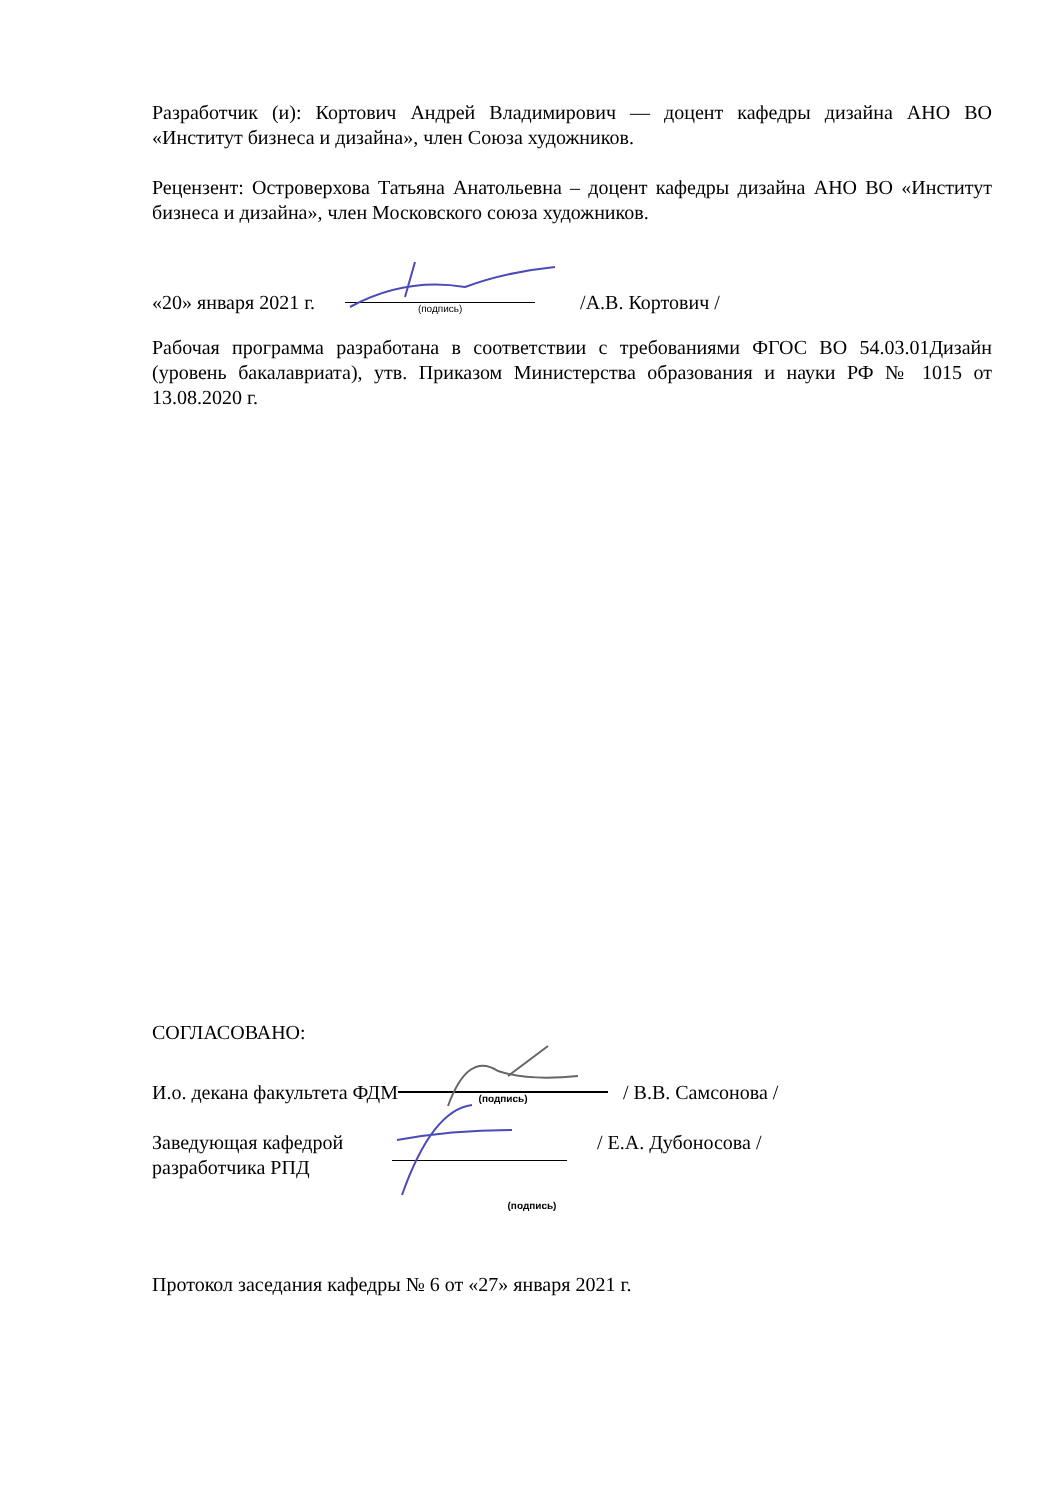Разработчик (и): Кортович Андрей Владимирович — доцент кафедры дизайна АНО ВО «Институт бизнеса и дизайна», член Союза художников.
Рецензент: Островерхова Татьяна Анатольевна – доцент кафедры дизайна АНО ВО «Институт бизнеса и дизайна», член Московского союза художников.
«20» января 2021 г. (подпись) /А.В. Кортович /
Рабочая программа разработана в соответствии с требованиями ФГОС ВО 54.03.01Дизайн (уровень бакалавриата), утв. Приказом Министерства образования и науки РФ № 1015 от 13.08.2020 г.
СОГЛАСОВАНО:
И.о. декана факультета ФДМ (подпись) / В.В. Самсонова /
Заведующая кафедрой
разработчика РПД / Е.А. Дубоносова /
(подпись)
Протокол заседания кафедры № 6 от «27» января 2021 г.